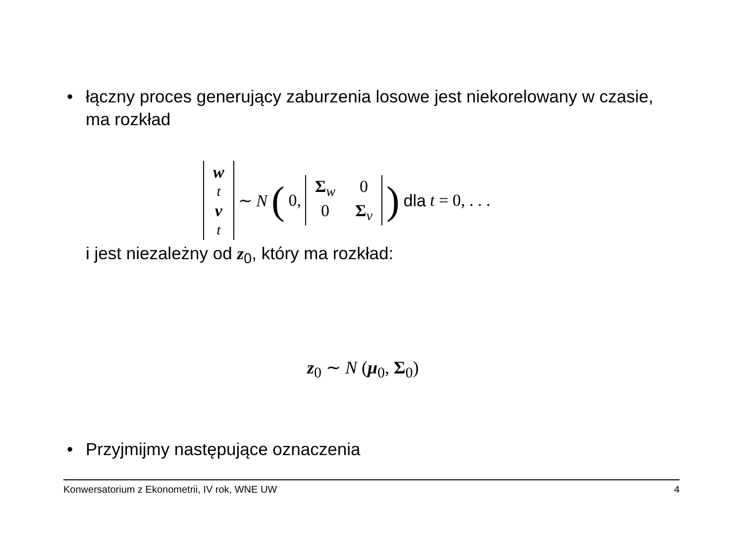• łączny proces generujący zaburzenia losowe jest niekorelowany w czasie, ma rozkład
w<sub>t</sub> v<sub>t</sub> ∼ N (0, Σ<sub>w</sub> 0 0 Σ<sub>v</sub> ) dla t = 0, . . .
i jest niezależny od z<sub>0</sub>, który ma rozkład:
z<sub>0</sub> ∼ N (μ<sub>0</sub>, Σ<sub>0</sub>)
• Przyjmijmy następujące oznaczenia
Konwersatorium z Ekonometrii, IV rok, WNE UW 4